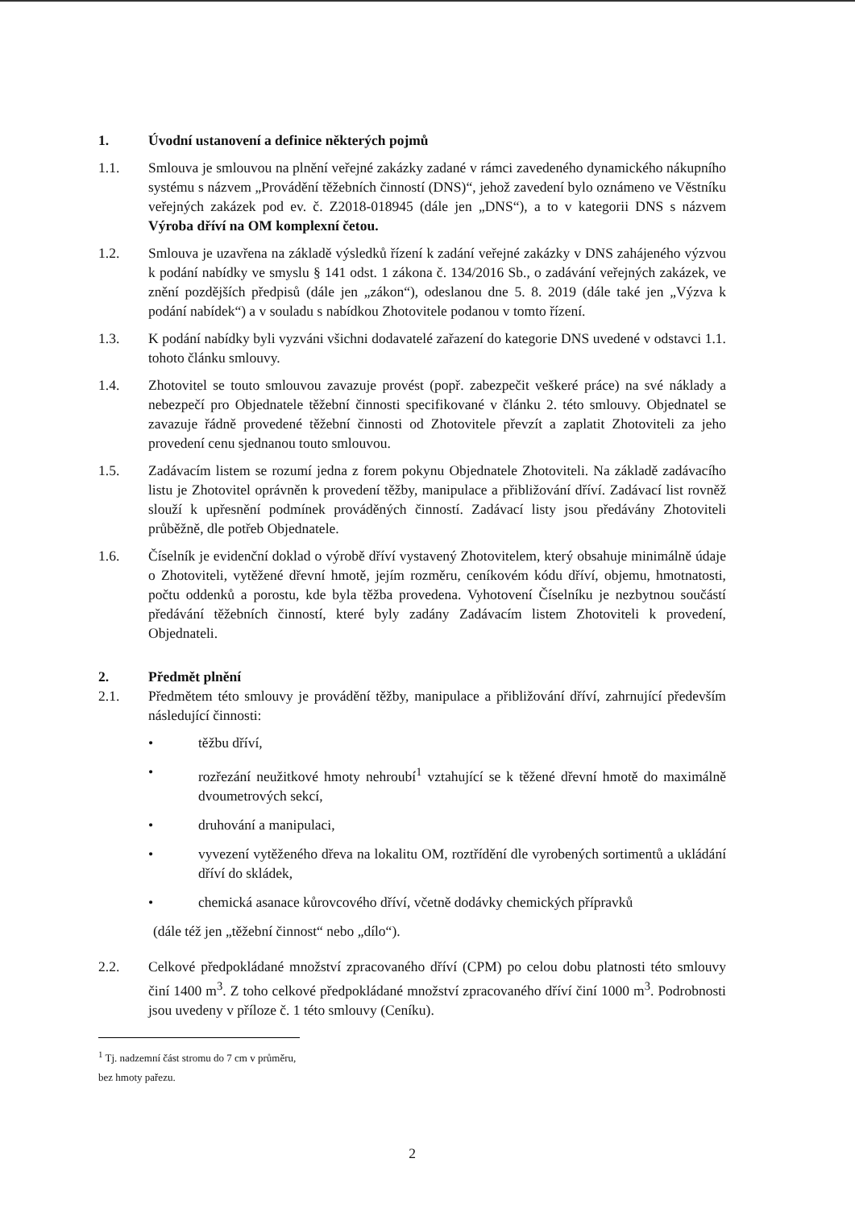1. Úvodní ustanovení a definice některých pojmů
1.1. Smlouva je smlouvou na plnění veřejné zakázky zadané v rámci zavedeného dynamického nákupního systému s názvem „Provádění těžebních činností (DNS)“, jehož zavedení bylo oznámeno ve Věstníku veřejných zakázek pod ev. č. Z2018-018945 (dále jen „DNS“), a to v kategorii DNS s názvem Výroba dříví na OM komplexní četou.
1.2. Smlouva je uzavřena na základě výsledků řízení k zadání veřejné zakázky v DNS zahájeného výzvou k podání nabídky ve smyslu § 141 odst. 1 zákona č. 134/2016 Sb., o zadávání veřejných zakázek, ve znění pozdějších předpisů (dále jen „zákon“), odeslanou dne 5. 8. 2019 (dále také jen „Výzva k podání nabídek“) a v souladu s nabídkou Zhotovitele podanou v tomto řízení.
1.3. K podání nabídky byli vyzváni všichni dodavatelé zařazení do kategorie DNS uvedené v odstavci 1.1. tohoto článku smlouvy.
1.4. Zhotovitel se touto smlouvou zavazuje provést (popř. zabezpečit veškeré práce) na své náklady a nebezpečí pro Objednatele těžební činnosti specifikované v článku 2. této smlouvy. Objednatel se zavazuje řádně provedené těžební činnosti od Zhotovitele převzít a zaplatit Zhotoviteli za jeho provedení cenu sjednanou touto smlouvou.
1.5. Zadávacím listem se rozumí jedna z forem pokynu Objednatele Zhotoviteli. Na základě zadávacího listu je Zhotovitel oprávněn k provedení těžby, manipulace a přibližování dříví. Zadávací list rovněž slouží k upřesnění podmínek prováděných činností. Zadávací listy jsou předávány Zhotoviteli průběžně, dle potřeb Objednatele.
1.6. Číselník je evidenční doklad o výrobě dříví vystavený Zhotovitelem, který obsahuje minimálně údaje o Zhotoviteli, vytěžené dřevní hmotě, jejím rozměru, ceníkovém kódu dříví, objemu, hmotnatosti, počtu oddenků a porostu, kde byla těžba provedena. Vyhotovení Číselníku je nezbytnou součástí předávání těžebních činností, které byly zadány Zadávacím listem Zhotoviteli k provedení, Objednateli.
2. Předmět plnění
2.1. Předmětem této smlouvy je provádění těžby, manipulace a přibližování dříví, zahrnující především následující činnosti:
• těžbu dříví,
• rozřezání neužitkové hmoty nehroubí<sup>1</sup> vztahující se k těžené dřevní hmotě do maximálně dvoumetrových sekcí,
• druhování a manipulaci,
• vyvezení vytěženého dřeva na lokalitu OM, roztřídění dle vyrobených sortimentů a ukládání dříví do skládek,
• chemická asanace kůrovcového dříví, včetně dodávky chemických přípravků
(dále též jen „těžební činnost“ nebo „dílo“).
2.2. Celkové předpokládané množství zpracovaného dříví (CPM) po celou dobu platnosti této smlouvy činí 1400 m<sup>3</sup>. Z toho celkové předpokládané množství zpracovaného dříví činí 1000 m<sup>3</sup>. Podrobnosti jsou uvedeny v příloze č. 1 této smlouvy (Ceníku).
<sup>1</sup> Tj. nadzemní část stromu do 7 cm v průměru, bez hmoty pařezu.
2